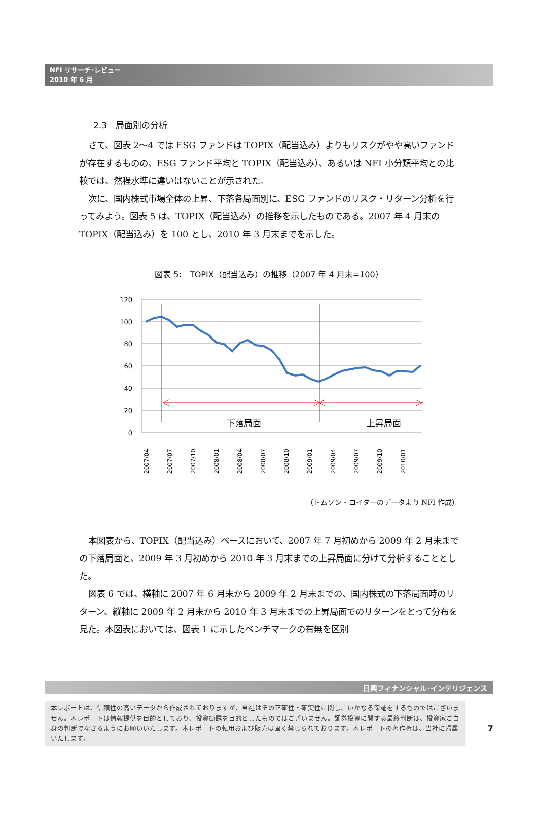NFI リサーチ･レビュー
2010 年 6 月
2.3　局面別の分析
さて、図表 2～4 では ESG ファンドは TOPIX（配当込み）よりもリスクがやや高いファンドが存在するものの、ESG ファンド平均と TOPIX（配当込み）、あるいは NFI 小分類平均との比較では、然程水準に違いはないことが示された。
次に、国内株式市場全体の上昇、下落各局面別に、ESG ファンドのリスク・リターン分析を行ってみよう。図表 5 は、TOPIX（配当込み）の推移を示したものである。2007 年 4 月末の TOPIX（配当込み）を 100 とし、2010 年 3 月末までを示した。
図表 5:　TOPIX（配当込み）の推移（2007 年 4 月末=100）
120
100
80
60
40
20
0
下落局面
上昇局面
2007/04
2007/07
2007/10
2008/01
2008/04
2008/07
2008/10
2009/01
2009/04
2009/07
2009/10
2010/01
（トムソン・ロイターのデータより NFI 作成）
本図表から、TOPIX（配当込み）ベースにおいて、2007 年 7 月初めから 2009 年 2 月末までの下落局面と、2009 年 3 月初めから 2010 年 3 月末までの上昇局面に分けて分析することとした。
図表 6 では、横軸に 2007 年 6 月末から 2009 年 2 月末までの、国内株式の下落局面時のリターン、縦軸に 2009 年 2 月末から 2010 年 3 月末までの上昇局面でのリターンをとって分布を見た。本図表においては、図表 1 に示したベンチマークの有無を区別
日興フィナンシャル･インテリジェンス
本レポートは、信頼性の高いデータから作成されておりますが、当社はその正確性・確実性に関し、いかなる保証をするものではございません。本レポートは情報提供を目的としており、投資勧誘を目的としたものではございません。証券投資に関する最終判断は、投資家ご自身の判断でなさるようにお願いいたします。本レポートの転用および販売は固く禁じられております。本レポートの著作権は、当社に帰属いたします。
7